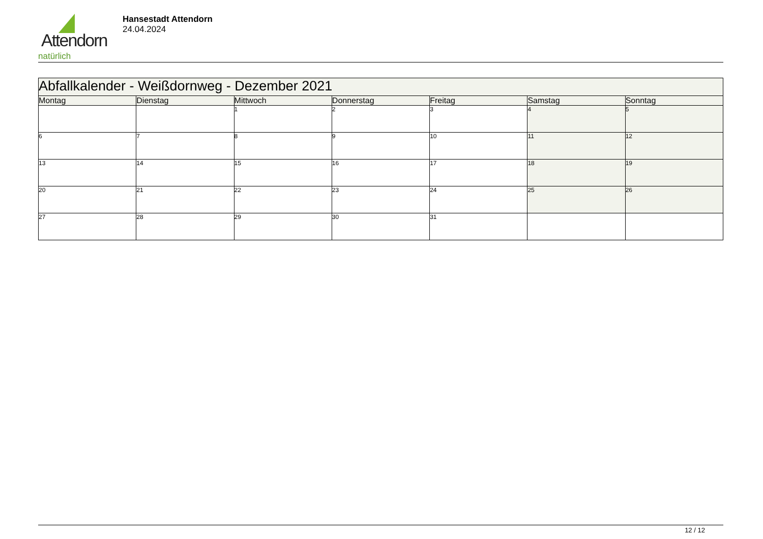Attendorn
natürlich
Hansestadt Attendorn
24.04.2024
| Abfallkalender - Weißdornweg - Dezember 2021 | | | | | | |
| Montag | Dienstag | Mittwoch | Donnerstag | Freitag | Samstag | Sonntag |
| | | 1 | 2 | 3 | 4 | 5 |
| 6 | 7 | 8 | 9 | 10 | 11 | 12 |
| 13 | 14 | 15 | 16 | 17 | 18 | 19 |
| 20 | 21 | 22 | 23 | 24 | 25 | 26 |
| 27 | 28 | 29 | 30 | 31 | | |
12 / 12